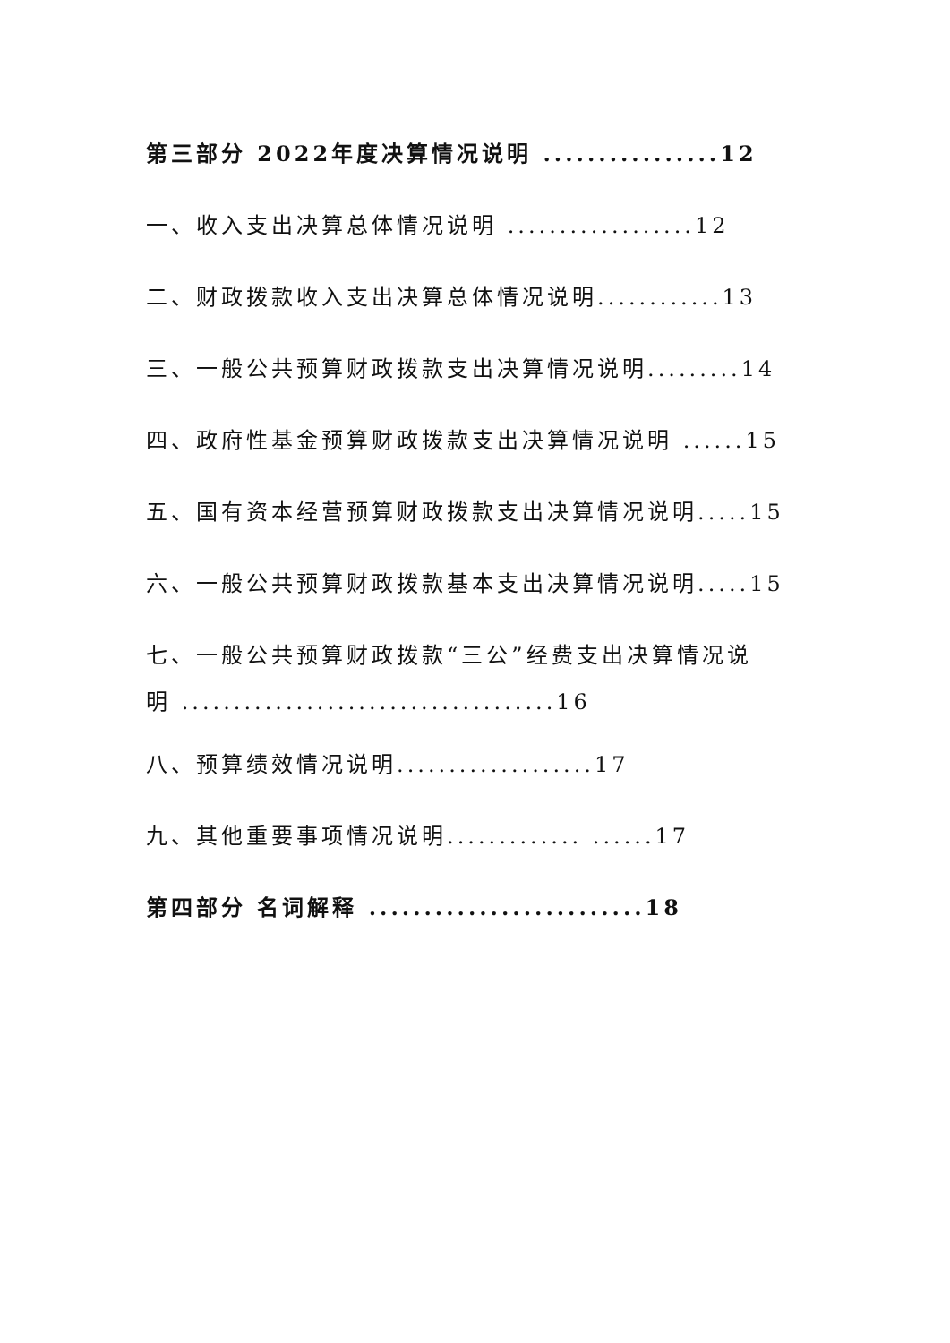第三部分 2022年度决算情况说明 ................12
一、收入支出决算总体情况说明 ..................12
二、财政拨款收入支出决算总体情况说明............13
三、一般公共预算财政拨款支出决算情况说明.........14
四、政府性基金预算财政拨款支出决算情况说明 ......15
五、国有资本经营预算财政拨款支出决算情况说明.....15
六、一般公共预算财政拨款基本支出决算情况说明.....15
七、一般公共预算财政拨款“三公”经费支出决算情况说
明 ....................................16
八、预算绩效情况说明...................17
九、其他重要事项情况说明............. ......17
第四部分 名词解释 .........................18